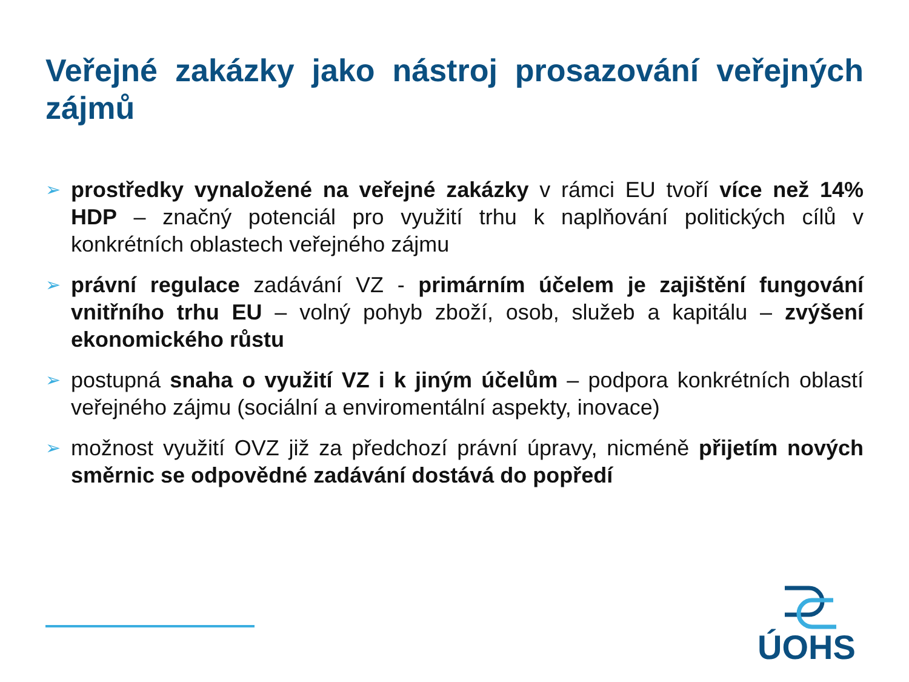Veřejné zakázky jako nástroj prosazování veřejných zájmů
➢ prostředky vynaložené na veřejné zakázky v rámci EU tvoří více než 14% HDP – značný potenciál pro využití trhu k naplňování politických cílů v konkrétních oblastech veřejného zájmu
➢ právní regulace zadávání VZ - primárním účelem je zajištění fungování vnitřního trhu EU – volný pohyb zboží, osob, služeb a kapitálu – zvýšení ekonomického růstu
➢ postupná snaha o využití VZ i k jiným účelům – podpora konkrétních oblastí veřejného zájmu (sociální a enviromentální aspekty, inovace)
➢ možnost využití OVZ již za předchozí právní úpravy, nicméně přijetím nových směrnic se odpovědné zadávání dostává do popředí
ÚOHS